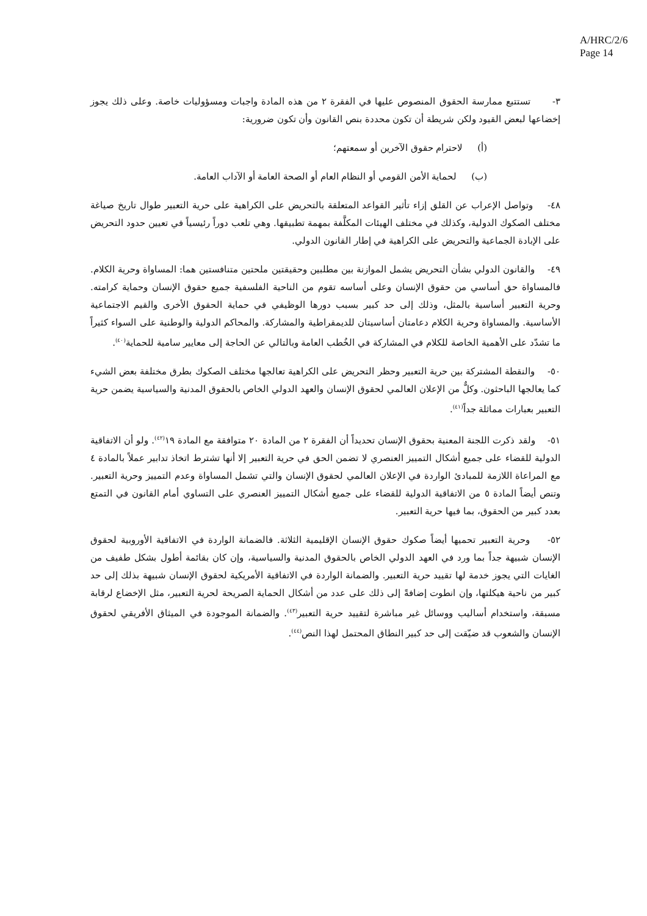A/HRC/2/6
Page 14
٣- تستتبع ممارسة الحقوق المنصوص عليها في الفقرة ٢ من هذه المادة واجبات ومسؤوليات خاصة. وعلى ذلك يجوز إخضاعها لبعض القيود ولكن شريطة أن تكون محددة بنص القانون وأن تكون ضرورية:
(أ) لاحترام حقوق الآخرين أو سمعتهم؛
(ب) لحماية الأمن القومي أو النظام العام أو الصحة العامة أو الآداب العامة.
٤٨- وتواصل الإعراب عن القلق إزاء تأثير القواعد المتعلقة بالتحريض على الكراهية على حرية التعبير طوال تاريخ صياغة مختلف الصكوك الدولية، وكذلك في مختلف الهيئات المكلَّفة بمهمة تطبيقها. وهي تلعب دوراً رئيسياً في تعيين حدود التحريض على الإبادة الجماعية والتحريض على الكراهية في إطار القانون الدولي.
٤٩- والقانون الدولي بشأن التحريض يشمل الموازنة بين مطلبين وحقيقتين ملحتين متنافستين هما: المساواة وحرية الكلام. فالمساواة حق أساسي من حقوق الإنسان وعلى أساسه تقوم من الناحية الفلسفية جميع حقوق الإنسان وحماية كرامته. وحرية التعبير أساسية بالمثل، وذلك إلى حد كبير بسبب دورها الوظيفي في حماية الحقوق الأخرى والقيم الاجتماعية الأساسية. والمساواة وحرية الكلام دعامتان أساسيتان للديمقراطية والمشاركة. والمحاكم الدولية والوطنية على السواء كثيراً ما تشدّد على الأهمية الخاصة للكلام في المشاركة في الخُطب العامة وبالتالي عن الحاجة إلى معايير سامية للحماية<sup>(٤٠)</sup>.
٥٠- والنقطة المشتركة بين حرية التعبير وحظر التحريض على الكراهية تعالجها مختلف الصكوك بطرق مختلفة بعض الشيء كما يعالجها الباحثون. وكلٌّ من الإعلان العالمي لحقوق الإنسان والعهد الدولي الخاص بالحقوق المدنية والسياسية يضمن حرية التعبير بعبارات مماثلة جداً<sup>(٤١)</sup>.
٥١- ولقد ذكرت اللجنة المعنية بحقوق الإنسان تحديداً أن الفقرة ٢ من المادة ٢٠ متوافقة مع المادة ١٩<sup>(٤٢)</sup>. ولو أن الاتفاقية الدولية للقضاء على جميع أشكال التمييز العنصري لا تضمن الحق في حرية التعبير إلا أنها تشترط اتخاذ تدابير عملاً بالمادة ٤ مع المراعاة اللازمة للمبادئ الواردة في الإعلان العالمي لحقوق الإنسان والتي تشمل المساواة وعدم التمييز وحرية التعبير. وتنص أيضاً المادة ٥ من الاتفاقية الدولية للقضاء على جميع أشكال التمييز العنصري على التساوي أمام القانون في التمتع بعدد كبير من الحقوق، بما فيها حرية التعبير.
٥٢- وحرية التعبير تحميها أيضاً صكوك حقوق الإنسان الإقليمية الثلاثة. فالضمانة الواردة في الاتفاقية الأوروبية لحقوق الإنسان شبيهة جداً بما ورد في العهد الدولي الخاص بالحقوق المدنية والسياسية، وإن كان بقائمة أطول بشكل طفيف من الغايات التي يجوز خدمة لها تقييد حرية التعبير. والضمانة الواردة في الاتفاقية الأمريكية لحقوق الإنسان شبيهة بذلك إلى حد كبير من ناحية هيكلتها، وإن انطوت إضافةً إلى ذلك على عدد من أشكال الحماية الصريحة لحرية التعبير، مثل الإخضاع لرقابة مسبقة، واستخدام أساليب ووسائل غير مباشرة لتقييد حرية التعبير<sup>(٤٣)</sup>. والضمانة الموجودة في الميثاق الأفريقي لحقوق الإنسان والشعوب قد ضيّقت إلى حد كبير النطاق المحتمل لهذا النص<sup>(٤٤)</sup>.